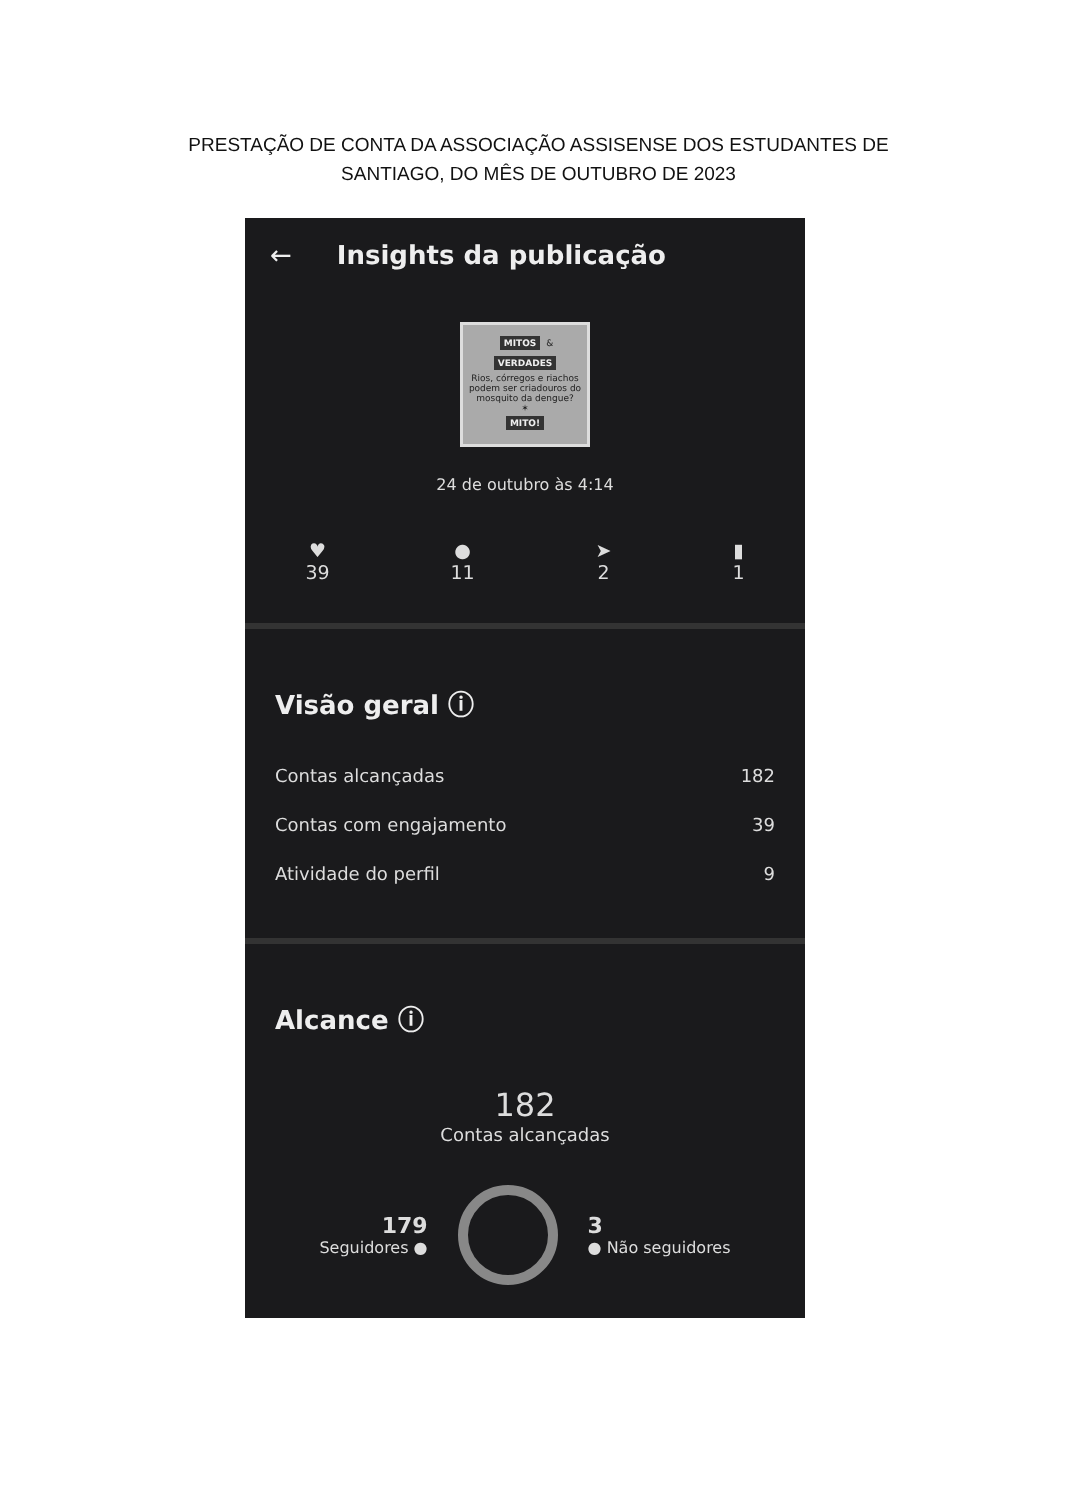PRESTAÇÃO DE CONTA DA ASSOCIAÇÃO ASSISENSE DOS ESTUDANTES DE
SANTIAGO, DO MÊS DE OUTUBRO DE 2023
← Insights da publicação
MITOS &
VERDADES
Rios, córregos e riachos podem ser criadouros do mosquito da dengue?
✶
MITO!
24 de outubro às 4:14
♥
39
●
11
➤
2
▮
1
Visão geral ⓘ
Contas alcançadas 182
Contas com engajamento 39
Atividade do perfil 9
Alcance ⓘ
182
Contas alcançadas
179
Seguidores ●
3
● Não seguidores